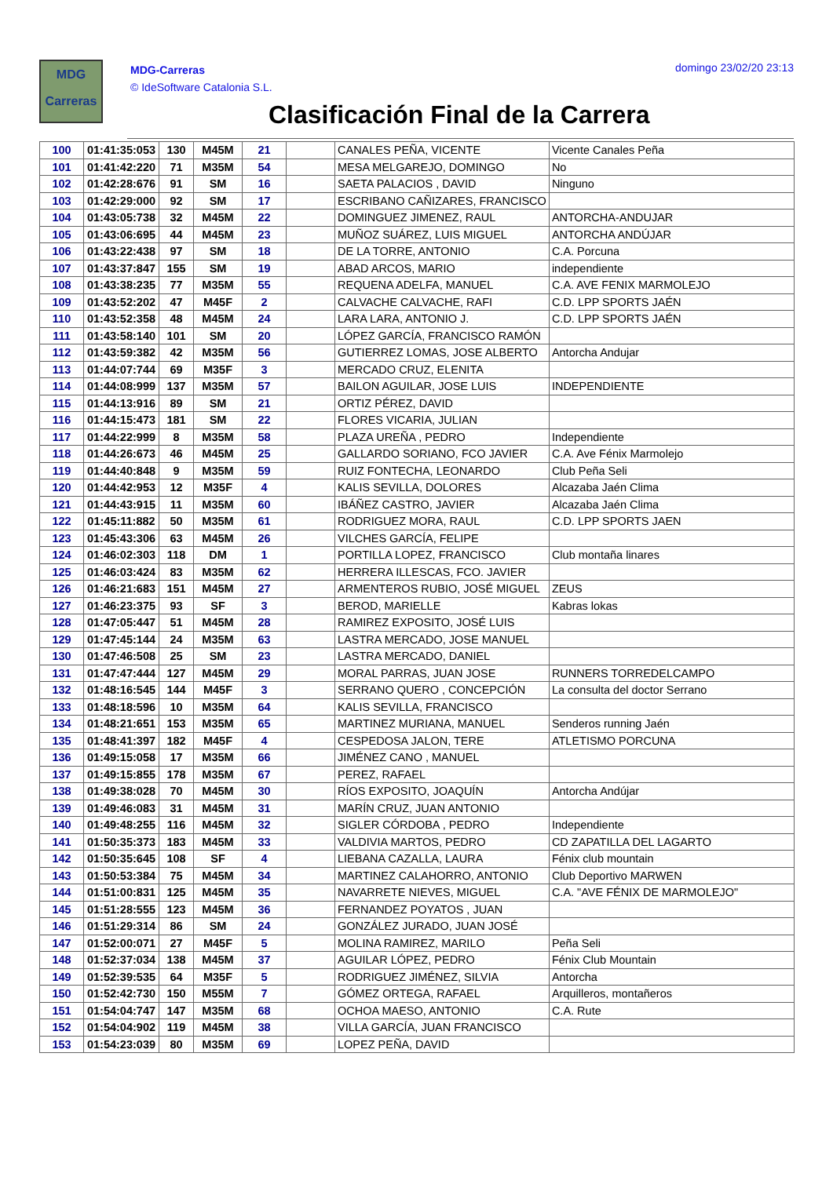MDG
Carreras
MDG-Carreras
© IdeSoftware Catalonia S.L.
domingo 23/02/20 23:13
Clasificación Final de la Carrera
| 100 | 01:41:35:053 | 130 | M45M | 21 | | CANALES PEÑA, VICENTE | Vicente Canales Peña |
| 101 | 01:41:42:220 | 71 | M35M | 54 | | MESA MELGAREJO, DOMINGO | No |
| 102 | 01:42:28:676 | 91 | SM | 16 | | SAETA PALACIOS , DAVID | Ninguno |
| 103 | 01:42:29:000 | 92 | SM | 17 | | ESCRIBANO CAÑIZARES, FRANCISCO | |
| 104 | 01:43:05:738 | 32 | M45M | 22 | | DOMINGUEZ JIMENEZ, RAUL | ANTORCHA-ANDUJAR |
| 105 | 01:43:06:695 | 44 | M45M | 23 | | MUÑOZ SUÁREZ, LUIS MIGUEL | ANTORCHA ANDÚJAR |
| 106 | 01:43:22:438 | 97 | SM | 18 | | DE LA TORRE, ANTONIO | C.A. Porcuna |
| 107 | 01:43:37:847 | 155 | SM | 19 | | ABAD ARCOS, MARIO | independiente |
| 108 | 01:43:38:235 | 77 | M35M | 55 | | REQUENA ADELFA, MANUEL | C.A. AVE FENIX MARMOLEJO |
| 109 | 01:43:52:202 | 47 | M45F | 2 | | CALVACHE CALVACHE, RAFI | C.D. LPP SPORTS JAÉN |
| 110 | 01:43:52:358 | 48 | M45M | 24 | | LARA LARA, ANTONIO J. | C.D. LPP SPORTS JAÉN |
| 111 | 01:43:58:140 | 101 | SM | 20 | | LÓPEZ GARCÍA, FRANCISCO RAMÓN | |
| 112 | 01:43:59:382 | 42 | M35M | 56 | | GUTIERREZ LOMAS, JOSE ALBERTO | Antorcha Andujar |
| 113 | 01:44:07:744 | 69 | M35F | 3 | | MERCADO CRUZ, ELENITA | |
| 114 | 01:44:08:999 | 137 | M35M | 57 | | BAILON AGUILAR, JOSE LUIS | INDEPENDIENTE |
| 115 | 01:44:13:916 | 89 | SM | 21 | | ORTIZ PÉREZ, DAVID | |
| 116 | 01:44:15:473 | 181 | SM | 22 | | FLORES VICARIA, JULIAN | |
| 117 | 01:44:22:999 | 8 | M35M | 58 | | PLAZA UREÑA , PEDRO | Independiente |
| 118 | 01:44:26:673 | 46 | M45M | 25 | | GALLARDO SORIANO, FCO JAVIER | C.A. Ave Fénix Marmolejo |
| 119 | 01:44:40:848 | 9 | M35M | 59 | | RUIZ FONTECHA, LEONARDO | Club Peña Seli |
| 120 | 01:44:42:953 | 12 | M35F | 4 | | KALIS SEVILLA, DOLORES | Alcazaba Jaén Clima |
| 121 | 01:44:43:915 | 11 | M35M | 60 | | IBÁÑEZ CASTRO, JAVIER | Alcazaba Jaén Clima |
| 122 | 01:45:11:882 | 50 | M35M | 61 | | RODRIGUEZ MORA, RAUL | C.D. LPP SPORTS JAEN |
| 123 | 01:45:43:306 | 63 | M45M | 26 | | VILCHES GARCÍA, FELIPE | |
| 124 | 01:46:02:303 | 118 | DM | 1 | | PORTILLA LOPEZ, FRANCISCO | Club montaña linares |
| 125 | 01:46:03:424 | 83 | M35M | 62 | | HERRERA ILLESCAS, FCO. JAVIER | |
| 126 | 01:46:21:683 | 151 | M45M | 27 | | ARMENTEROS RUBIO, JOSÉ MIGUEL | ZEUS |
| 127 | 01:46:23:375 | 93 | SF | 3 | | BEROD, MARIELLE | Kabras lokas |
| 128 | 01:47:05:447 | 51 | M45M | 28 | | RAMIREZ EXPOSITO, JOSÉ LUIS | |
| 129 | 01:47:45:144 | 24 | M35M | 63 | | LASTRA MERCADO, JOSE MANUEL | |
| 130 | 01:47:46:508 | 25 | SM | 23 | | LASTRA MERCADO, DANIEL | |
| 131 | 01:47:47:444 | 127 | M45M | 29 | | MORAL PARRAS, JUAN JOSE | RUNNERS TORREDELCAMPO |
| 132 | 01:48:16:545 | 144 | M45F | 3 | | SERRANO QUERO , CONCEPCIÓN | La consulta del doctor Serrano |
| 133 | 01:48:18:596 | 10 | M35M | 64 | | KALIS SEVILLA, FRANCISCO | |
| 134 | 01:48:21:651 | 153 | M35M | 65 | | MARTINEZ MURIANA, MANUEL | Senderos running Jaén |
| 135 | 01:48:41:397 | 182 | M45F | 4 | | CESPEDOSA JALON, TERE | ATLETISMO PORCUNA |
| 136 | 01:49:15:058 | 17 | M35M | 66 | | JIMÉNEZ CANO , MANUEL | |
| 137 | 01:49:15:855 | 178 | M35M | 67 | | PEREZ, RAFAEL | |
| 138 | 01:49:38:028 | 70 | M45M | 30 | | RÍOS EXPOSITO, JOAQUÍN | Antorcha Andújar |
| 139 | 01:49:46:083 | 31 | M45M | 31 | | MARÍN CRUZ, JUAN ANTONIO | |
| 140 | 01:49:48:255 | 116 | M45M | 32 | | SIGLER CÓRDOBA , PEDRO | Independiente |
| 141 | 01:50:35:373 | 183 | M45M | 33 | | VALDIVIA MARTOS, PEDRO | CD ZAPATILLA DEL LAGARTO |
| 142 | 01:50:35:645 | 108 | SF | 4 | | LIEBANA CAZALLA, LAURA | Fénix club mountain |
| 143 | 01:50:53:384 | 75 | M45M | 34 | | MARTINEZ CALAHORRO, ANTONIO | Club Deportivo MARWEN |
| 144 | 01:51:00:831 | 125 | M45M | 35 | | NAVARRETE NIEVES, MIGUEL | C.A. "AVE FÉNIX DE MARMOLEJO" |
| 145 | 01:51:28:555 | 123 | M45M | 36 | | FERNANDEZ POYATOS , JUAN | |
| 146 | 01:51:29:314 | 86 | SM | 24 | | GONZÁLEZ JURADO, JUAN JOSÉ | |
| 147 | 01:52:00:071 | 27 | M45F | 5 | | MOLINA RAMIREZ, MARILO | Peña Seli |
| 148 | 01:52:37:034 | 138 | M45M | 37 | | AGUILAR LÓPEZ, PEDRO | Fénix Club Mountain |
| 149 | 01:52:39:535 | 64 | M35F | 5 | | RODRIGUEZ JIMÉNEZ, SILVIA | Antorcha |
| 150 | 01:52:42:730 | 150 | M55M | 7 | | GÓMEZ ORTEGA, RAFAEL | Arquilleros, montañeros |
| 151 | 01:54:04:747 | 147 | M35M | 68 | | OCHOA MAESO, ANTONIO | C.A. Rute |
| 152 | 01:54:04:902 | 119 | M45M | 38 | | VILLA GARCÍA, JUAN FRANCISCO | |
| 153 | 01:54:23:039 | 80 | M35M | 69 | | LOPEZ PEÑA, DAVID | |